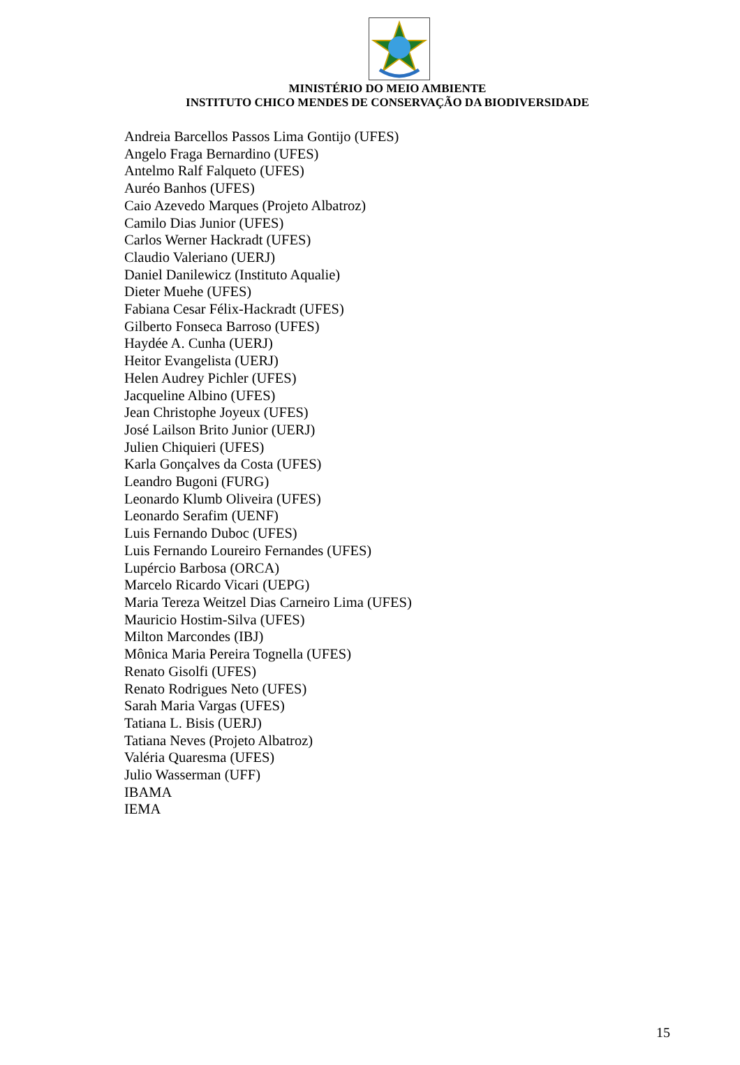MINISTÉRIO DO MEIO AMBIENTE
INSTITUTO CHICO MENDES DE CONSERVAÇÃO DA BIODIVERSIDADE
Andreia Barcellos Passos Lima Gontijo (UFES)
Angelo Fraga Bernardino (UFES)
Antelmo Ralf Falqueto (UFES)
Auréo Banhos (UFES)
Caio Azevedo Marques (Projeto Albatroz)
Camilo Dias Junior (UFES)
Carlos Werner Hackradt (UFES)
Claudio Valeriano (UERJ)
Daniel Danilewicz (Instituto Aqualie)
Dieter Muehe (UFES)
Fabiana Cesar Félix-Hackradt (UFES)
Gilberto Fonseca Barroso (UFES)
Haydée A. Cunha (UERJ)
Heitor Evangelista (UERJ)
Helen Audrey Pichler (UFES)
Jacqueline Albino (UFES)
Jean Christophe Joyeux (UFES)
José Lailson Brito Junior (UERJ)
Julien Chiquieri (UFES)
Karla Gonçalves da Costa (UFES)
Leandro Bugoni (FURG)
Leonardo Klumb Oliveira (UFES)
Leonardo Serafim (UENF)
Luis Fernando Duboc (UFES)
Luis Fernando Loureiro Fernandes (UFES)
Lupércio Barbosa (ORCA)
Marcelo Ricardo Vicari (UEPG)
Maria Tereza Weitzel Dias Carneiro Lima (UFES)
Mauricio Hostim-Silva (UFES)
Milton Marcondes (IBJ)
Mônica Maria Pereira Tognella (UFES)
Renato Gisolfi (UFES)
Renato Rodrigues Neto (UFES)
Sarah Maria Vargas (UFES)
Tatiana L. Bisis (UERJ)
Tatiana Neves (Projeto Albatroz)
Valéria Quaresma (UFES)
Julio Wasserman (UFF)
IBAMA
IEMA
15